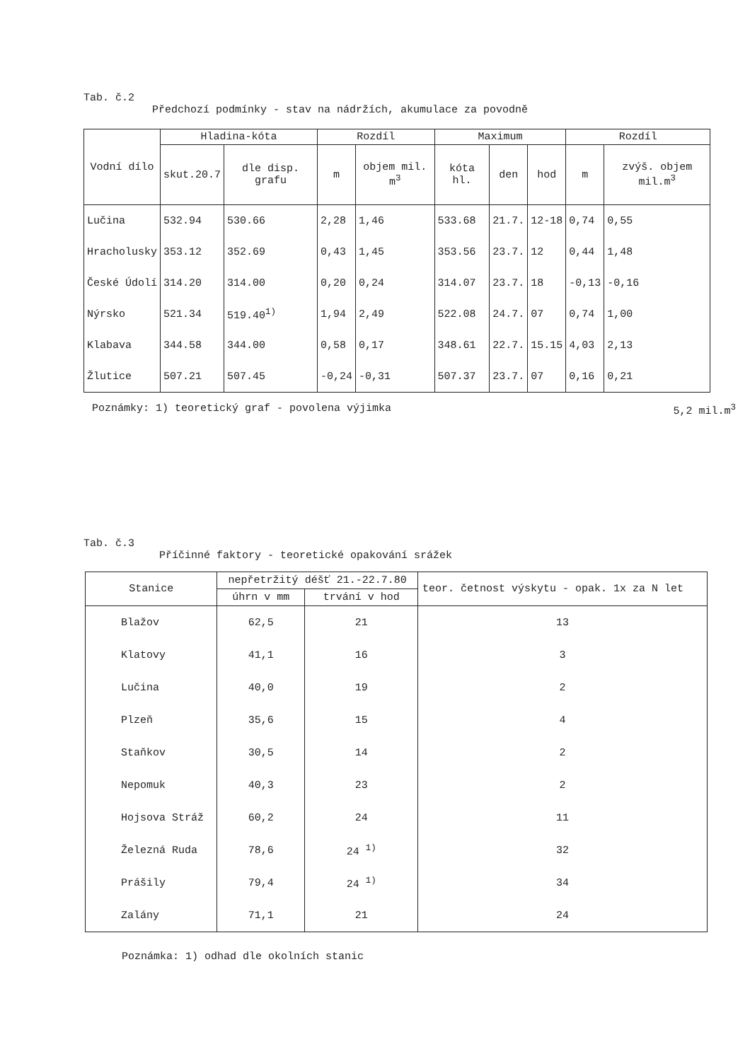Tab. č.2
Předchozí podmínky - stav na nádržích, akumulace za povodně
| Vodní dílo | Hladina-kóta | | Rozdíl | | Maximum | | | Rozdíl | |
| --- | --- | --- | --- | --- | --- | --- | --- | --- | --- |
| | skut.20.7 | dle disp. grafu | m | objem mil. m<sup>3</sup> | kóta hl. | den | hod | m | zvýš. objem mil.m<sup>3</sup> |
| Lučina | 532.94 | 530.66 | 2,28 | 1,46 | 533.68 | 21.7. | 12-18 | 0,74 | 0,55 |
| Hracholusky | 353.12 | 352.69 | 0,43 | 1,45 | 353.56 | 23.7. | 12 | 0,44 | 1,48 |
| České Údolí | 314.20 | 314.00 | 0,20 | 0,24 | 314.07 | 23.7. | 18 | -0,13 | -0,16 |
| Nýrsko | 521.34 | 519.40<sup>1)</sup> | 1,94 | 2,49 | 522.08 | 24.7. | 07 | 0,74 | 1,00 |
| Klabava | 344.58 | 344.00 | 0,58 | 0,17 | 348.61 | 22.7. | 15.15 | 4,03 | 2,13 |
| Žlutice | 507.21 | 507.45 | -0,24 | -0,31 | 507.37 | 23.7. | 07 | 0,16 | 0,21 |
Poznámky: 1) teoretický graf - povolena výjimka 5,2 mil.m<sup>3</sup>
Tab. č.3
Příčinné faktory - teoretické opakování srážek
| Stanice | nepřetržitý déšť 21.-22.7.80 | | teor. četnost výskytu - opak. 1x za N let |
| --- | --- | --- | --- |
| | úhrn v mm | trvání v hod | |
| Blažov | 62,5 | 21 | 13 |
| Klatovy | 41,1 | 16 | 3 |
| Lučina | 40,0 | 19 | 2 |
| Plzeň | 35,6 | 15 | 4 |
| Staňkov | 30,5 | 14 | 2 |
| Nepomuk | 40,3 | 23 | 2 |
| Hojsova Stráž | 60,2 | 24 | 11 |
| Železná Ruda | 78,6 | 24 <sup>1)</sup> | 32 |
| Prášily | 79,4 | 24 <sup>1)</sup> | 34 |
| Zalány | 71,1 | 21 | 24 |
Poznámka: 1) odhad dle okolních stanic